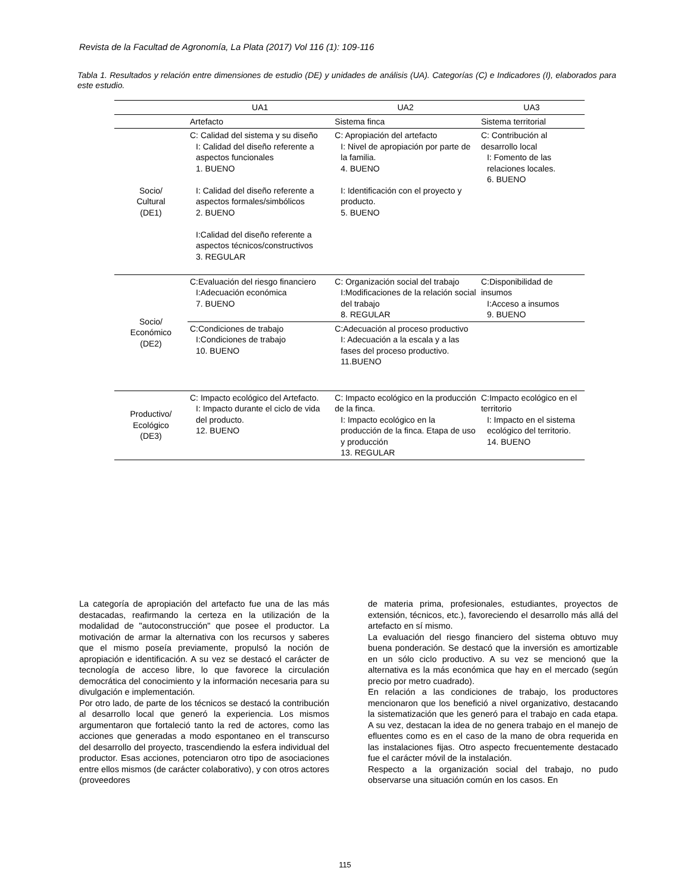Revista de la Facultad de Agronomía, La Plata (2017) Vol 116 (1): 109-116
Tabla 1. Resultados y relación entre dimensiones de estudio (DE) y unidades de análisis (UA). Categorías (C) e Indicadores (I), elaborados para este estudio.
| | UA1 | UA2 | UA3 |
| --- | --- | --- | --- |
| | Artefacto | Sistema finca | Sistema territorial |
| Socio/ Cultural (DE1) | C: Calidad del sistema y su diseño I: Calidad del diseño referente a aspectos funcionales 1. BUENO I: Calidad del diseño referente a aspectos formales/simbólicos 2. BUENO I:Calidad del diseño referente a aspectos técnicos/constructivos 3. REGULAR | C: Apropiación del artefacto I: Nivel de apropiación por parte de la familia. 4. BUENO I: Identificación con el proyecto y producto. 5. BUENO | C: Contribución al desarrollo local I: Fomento de las relaciones locales. 6. BUENO |
| Socio/ Económico (DE2) | C:Evaluación del riesgo financiero I:Adecuación económica 7. BUENO | C: Organización social del trabajo I:Modificaciones de la relación social del trabajo 8. REGULAR | C:Disponibilidad de insumos I:Acceso a insumos 9. BUENO |
| | C:Condiciones de trabajo I:Condiciones de trabajo 10. BUENO | C:Adecuación al proceso productivo I: Adecuación a la escala y a las fases del proceso productivo. 11.BUENO | |
| Productivo/ Ecológico (DE3) | C: Impacto ecológico del Artefacto. I: Impacto durante el ciclo de vida del producto. 12. BUENO | C: Impacto ecológico en la producción de la finca. I: Impacto ecológico en la producción de la finca. Etapa de uso y producción 13. REGULAR | C:Impacto ecológico en el territorio I: Impacto en el sistema ecológico del territorio. 14. BUENO |
La categoría de apropiación del artefacto fue una de las más destacadas, reafirmando la certeza en la utilización de la modalidad de "autoconstrucción" que posee el productor. La motivación de armar la alternativa con los recursos y saberes que el mismo poseía previamente, propulsó la noción de apropiación e identificación. A su vez se destacó el carácter de tecnología de acceso libre, lo que favorece la circulación democrática del conocimiento y la información necesaria para su divulgación e implementación.
Por otro lado, de parte de los técnicos se destacó la contribución al desarrollo local que generó la experiencia. Los mismos argumentaron que fortaleció tanto la red de actores, como las acciones que generadas a modo espontaneo en el transcurso del desarrollo del proyecto, trascendiendo la esfera individual del productor. Esas acciones, potenciaron otro tipo de asociaciones entre ellos mismos (de carácter colaborativo), y con otros actores (proveedores
de materia prima, profesionales, estudiantes, proyectos de extensión, técnicos, etc.), favoreciendo el desarrollo más allá del artefacto en sí mismo.
La evaluación del riesgo financiero del sistema obtuvo muy buena ponderación. Se destacó que la inversión es amortizable en un sólo ciclo productivo. A su vez se mencionó que la alternativa es la más económica que hay en el mercado (según precio por metro cuadrado).
En relación a las condiciones de trabajo, los productores mencionaron que los benefició a nivel organizativo, destacando la sistematización que les generó para el trabajo en cada etapa. A su vez, destacan la idea de no genera trabajo en el manejo de efluentes como es en el caso de la mano de obra requerida en las instalaciones fijas. Otro aspecto frecuentemente destacado fue el carácter móvil de la instalación.
Respecto a la organización social del trabajo, no pudo observarse una situación común en los casos. En
115